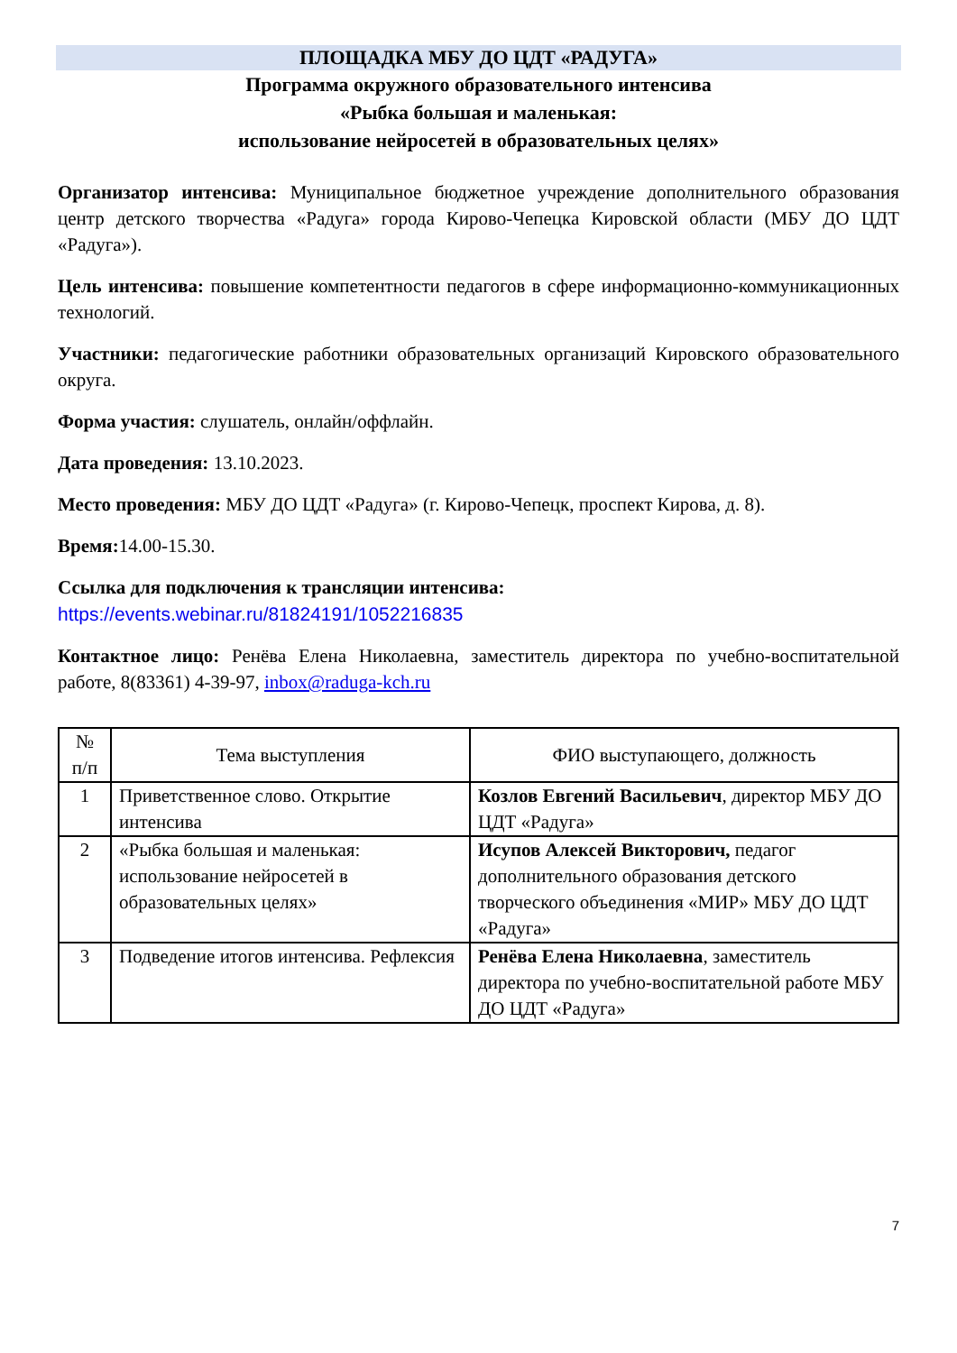ПЛОЩАДКА МБУ ДО ЦДТ «РАДУГА»
Программа окружного образовательного интенсива
«Рыбка большая и маленькая:
использование нейросетей в образовательных целях»
Организатор интенсива: Муниципальное бюджетное учреждение дополнительного образования центр детского творчества «Радуга» города Кирово-Чепецка Кировской области (МБУ ДО ЦДТ «Радуга»).
Цель интенсива: повышение компетентности педагогов в сфере информационно-коммуникационных технологий.
Участники: педагогические работники образовательных организаций Кировского образовательного округа.
Форма участия: слушатель, онлайн/оффлайн.
Дата проведения: 13.10.2023.
Место проведения: МБУ ДО ЦДТ «Радуга» (г. Кирово-Чепецк, проспект Кирова, д. 8).
Время: 14.00-15.30.
Ссылка для подключения к трансляции интенсива:
https://events.webinar.ru/81824191/1052216835
Контактное лицо: Ренёва Елена Николаевна, заместитель директора по учебно-воспитательной работе, 8(83361) 4-39-97, inbox@raduga-kch.ru
| № п/п | Тема выступления | ФИО выступающего, должность |
| --- | --- | --- |
| 1 | Приветственное слово. Открытие интенсива | Козлов Евгений Васильевич , директор МБУ ДО ЦДТ «Радуга» |
| 2 | «Рыбка большая и маленькая: использование нейросетей в образовательных целях» | Исупов Алексей Викторович, педагог дополнительного образования детского творческого объединения «МИР» МБУ ДО ЦДТ «Радуга» |
| 3 | Подведение итогов интенсива. Рефлексия | Ренёва Елена Николаевна , заместитель директора по учебно-воспитательной работе МБУ ДО ЦДТ «Радуга» |
7